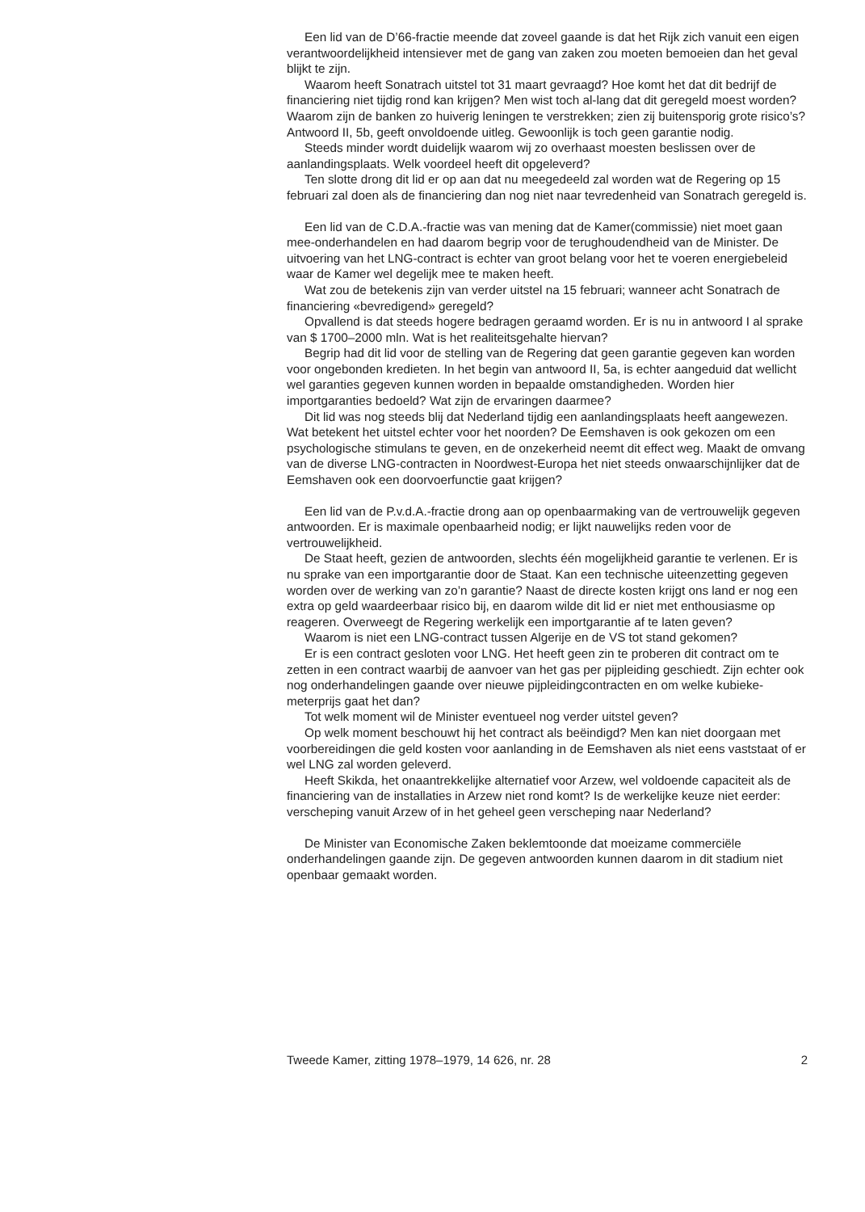Een lid van de D’66-fractie meende dat zoveel gaande is dat het Rijk zich vanuit een eigen verantwoordelijkheid intensiever met de gang van zaken zou moeten bemoeien dan het geval blijkt te zijn.
Waarom heeft Sonatrach uitstel tot 31 maart gevraagd? Hoe komt het dat dit bedrijf de financiering niet tijdig rond kan krijgen? Men wist toch al-lang dat dit geregeld moest worden? Waarom zijn de banken zo huiverig leningen te verstrekken; zien zij buitensporig grote risico’s? Antwoord II, 5b, geeft onvoldoende uitleg. Gewoonlijk is toch geen garantie nodig.
Steeds minder wordt duidelijk waarom wij zo overhaast moesten beslissen over de aanlandingsplaats. Welk voordeel heeft dit opgeleverd?
Ten slotte drong dit lid er op aan dat nu meegedeeld zal worden wat de Regering op 15 februari zal doen als de financiering dan nog niet naar tevredenheid van Sonatrach geregeld is.
Een lid van de C.D.A.-fractie was van mening dat de Kamer(commissie) niet moet gaan mee-onderhandelen en had daarom begrip voor de terughoudendheid van de Minister. De uitvoering van het LNG-contract is echter van groot belang voor het te voeren energiebeleid waar de Kamer wel degelijk mee te maken heeft.
Wat zou de betekenis zijn van verder uitstel na 15 februari; wanneer acht Sonatrach de financiering «bevredigend» geregeld?
Opvallend is dat steeds hogere bedragen geraamd worden. Er is nu in antwoord I al sprake van $ 1700–2000 mln. Wat is het realiteitsgehalte hiervan?
Begrip had dit lid voor de stelling van de Regering dat geen garantie gegeven kan worden voor ongebonden kredieten. In het begin van antwoord II, 5a, is echter aangeduid dat wellicht wel garanties gegeven kunnen worden in bepaalde omstandigheden. Worden hier importgaranties bedoeld? Wat zijn de ervaringen daarmee?
Dit lid was nog steeds blij dat Nederland tijdig een aanlandingsplaats heeft aangewezen. Wat betekent het uitstel echter voor het noorden? De Eemshaven is ook gekozen om een psychologische stimulans te geven, en de onzekerheid neemt dit effect weg. Maakt de omvang van de diverse LNG-contracten in Noordwest-Europa het niet steeds onwaarschijnlijker dat de Eemshaven ook een doorvoerfunctie gaat krijgen?
Een lid van de P.v.d.A.-fractie drong aan op openbaarmaking van de vertrouwelijk gegeven antwoorden. Er is maximale openbaarheid nodig; er lijkt nauwelijks reden voor de vertrouwelijkheid.
De Staat heeft, gezien de antwoorden, slechts één mogelijkheid garantie te verlenen. Er is nu sprake van een importgarantie door de Staat. Kan een technische uiteenzetting gegeven worden over de werking van zo’n garantie? Naast de directe kosten krijgt ons land er nog een extra op geld waardeerbaar risico bij, en daarom wilde dit lid er niet met enthousiasme op reageren. Overweegt de Regering werkelijk een importgarantie af te laten geven?
Waarom is niet een LNG-contract tussen Algerije en de VS tot stand gekomen?
Er is een contract gesloten voor LNG. Het heeft geen zin te proberen dit contract om te zetten in een contract waarbij de aanvoer van het gas per pijpleiding geschiedt. Zijn echter ook nog onderhandelingen gaande over nieuwe pijpleidingcontracten en om welke kubieke-meterprijs gaat het dan?
Tot welk moment wil de Minister eventueel nog verder uitstel geven?
Op welk moment beschouwt hij het contract als beëindigd? Men kan niet doorgaan met voorbereidingen die geld kosten voor aanlanding in de Eemshaven als niet eens vaststaat of er wel LNG zal worden geleverd.
Heeft Skikda, het onaantrekkelijke alternatief voor Arzew, wel voldoende capaciteit als de financiering van de installaties in Arzew niet rond komt? Is de werkelijke keuze niet eerder: verscheping vanuit Arzew of in het geheel geen verscheping naar Nederland?
De Minister van Economische Zaken beklemtoonde dat moeizame commerciële onderhandelingen gaande zijn. De gegeven antwoorden kunnen daarom in dit stadium niet openbaar gemaakt worden.
Tweede Kamer, zitting 1978–1979, 14 626, nr. 28 2